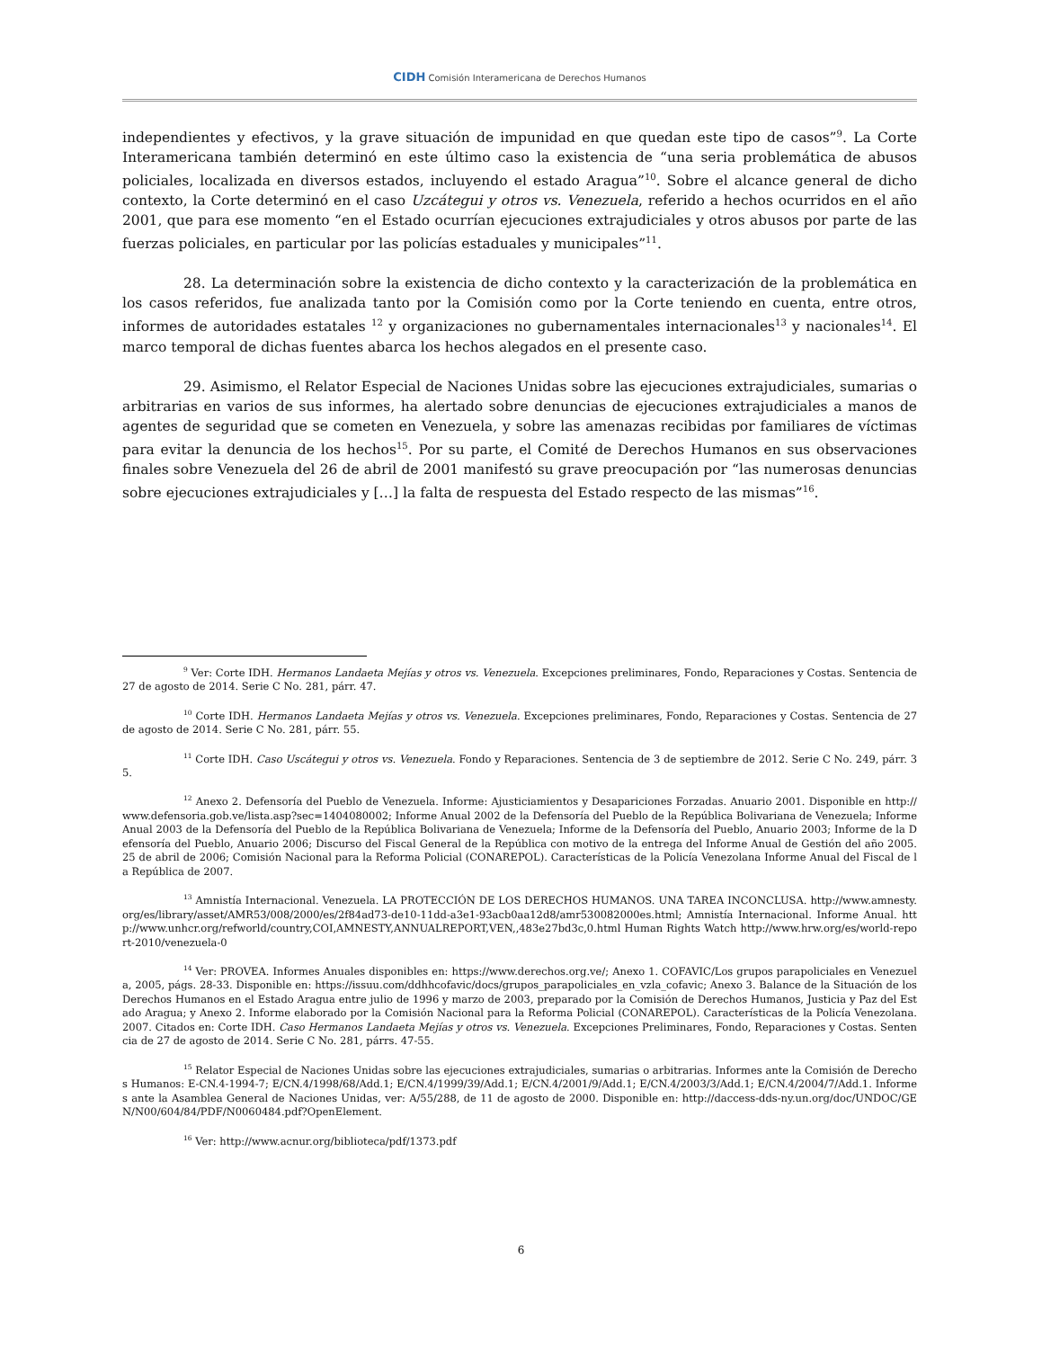CIDH Comisión Interamericana de Derechos Humanos
independientes y efectivos, y la grave situación de impunidad en que quedan este tipo de casos”<sup>9</sup>. La Corte Interamericana también determinó en este último caso la existencia de “una seria problemática de abusos policiales, localizada en diversos estados, incluyendo el estado Aragua”<sup>10</sup>. Sobre el alcance general de dicho contexto, la Corte determinó en el caso Uzcátegui y otros vs. Venezuela, referido a hechos ocurridos en el año 2001, que para ese momento “en el Estado ocurrían ejecuciones extrajudiciales y otros abusos por parte de las fuerzas policiales, en particular por las policías estaduales y municipales”<sup>11</sup>.
28. La determinación sobre la existencia de dicho contexto y la caracterización de la problemática en los casos referidos, fue analizada tanto por la Comisión como por la Corte teniendo en cuenta, entre otros, informes de autoridades estatales <sup>12</sup> y organizaciones no gubernamentales internacionales<sup>13</sup> y nacionales<sup>14</sup>. El marco temporal de dichas fuentes abarca los hechos alegados en el presente caso.
29. Asimismo, el Relator Especial de Naciones Unidas sobre las ejecuciones extrajudiciales, sumarias o arbitrarias en varios de sus informes, ha alertado sobre denuncias de ejecuciones extrajudiciales a manos de agentes de seguridad que se cometen en Venezuela, y sobre las amenazas recibidas por familiares de víctimas para evitar la denuncia de los hechos<sup>15</sup>. Por su parte, el Comité de Derechos Humanos en sus observaciones finales sobre Venezuela del 26 de abril de 2001 manifestó su grave preocupación por “las numerosas denuncias sobre ejecuciones extrajudiciales y […] la falta de respuesta del Estado respecto de las mismas”<sup>16</sup>.
<sup>9</sup> Ver: Corte IDH. Hermanos Landaeta Mejías y otros vs. Venezuela. Excepciones preliminares, Fondo, Reparaciones y Costas. Sentencia de 27 de agosto de 2014. Serie C No. 281, párr. 47.
<sup>10</sup> Corte IDH. Hermanos Landaeta Mejías y otros vs. Venezuela. Excepciones preliminares, Fondo, Reparaciones y Costas. Sentencia de 27 de agosto de 2014. Serie C No. 281, párr. 55.
<sup>11</sup> Corte IDH. Caso Uscátegui y otros vs. Venezuela. Fondo y Reparaciones. Sentencia de 3 de septiembre de 2012. Serie C No. 249, párr. 35.
<sup>12</sup> Anexo 2. Defensoría del Pueblo de Venezuela. Informe: Ajusticiamientos y Desapariciones Forzadas. Anuario 2001. Disponible en http://www.defensoria.gob.ve/lista.asp?sec=1404080002; Informe Anual 2002 de la Defensoría del Pueblo de la República Bolivariana de Venezuela; Informe Anual 2003 de la Defensoría del Pueblo de la República Bolivariana de Venezuela; Informe de la Defensoría del Pueblo, Anuario 2003; Informe de la Defensoría del Pueblo, Anuario 2006; Discurso del Fiscal General de la República con motivo de la entrega del Informe Anual de Gestión del año 2005. 25 de abril de 2006; Comisión Nacional para la Reforma Policial (CONAREPOL). Características de la Policía Venezolana Informe Anual del Fiscal de la República de 2007.
<sup>13</sup> Amnistía Internacional. Venezuela. LA PROTECCIÓN DE LOS DERECHOS HUMANOS. UNA TAREA INCONCLUSA. http://www.amnesty.org/es/library/asset/AMR53/008/2000/es/2f84ad73-de10-11dd-a3e1-93acb0aa12d8/amr530082000es.html; Amnistía Internacional. Informe Anual. http://www.unhcr.org/refworld/country,COI,AMNESTY,ANNUALREPORT,VEN,,483e27bd3c,0.html Human Rights Watch http://www.hrw.org/es/world-report-2010/venezuela-0
<sup>14</sup> Ver: PROVEA. Informes Anuales disponibles en: https://www.derechos.org.ve/; Anexo 1. COFAVIC/Los grupos parapoliciales en Venezuela, 2005, págs. 28-33. Disponible en: https://issuu.com/ddhhcofavic/docs/grupos_parapoliciales_en_vzla_cofavic; Anexo 3. Balance de la Situación de los Derechos Humanos en el Estado Aragua entre julio de 1996 y marzo de 2003, preparado por la Comisión de Derechos Humanos, Justicia y Paz del Estado Aragua; y Anexo 2. Informe elaborado por la Comisión Nacional para la Reforma Policial (CONAREPOL). Características de la Policía Venezolana. 2007. Citados en: Corte IDH. Caso Hermanos Landaeta Mejías y otros vs. Venezuela. Excepciones Preliminares, Fondo, Reparaciones y Costas. Sentencia de 27 de agosto de 2014. Serie C No. 281, párrs. 47-55.
<sup>15</sup> Relator Especial de Naciones Unidas sobre las ejecuciones extrajudiciales, sumarias o arbitrarias. Informes ante la Comisión de Derechos Humanos: E-CN.4-1994-7; E/CN.4/1998/68/Add.1; E/CN.4/1999/39/Add.1; E/CN.4/2001/9/Add.1; E/CN.4/2003/3/Add.1; E/CN.4/2004/7/Add.1. Informes ante la Asamblea General de Naciones Unidas, ver: A/55/288, de 11 de agosto de 2000. Disponible en: http://daccess-dds-ny.un.org/doc/UNDOC/GEN/N00/604/84/PDF/N0060484.pdf?OpenElement.
<sup>16</sup> Ver: http://www.acnur.org/biblioteca/pdf/1373.pdf
6